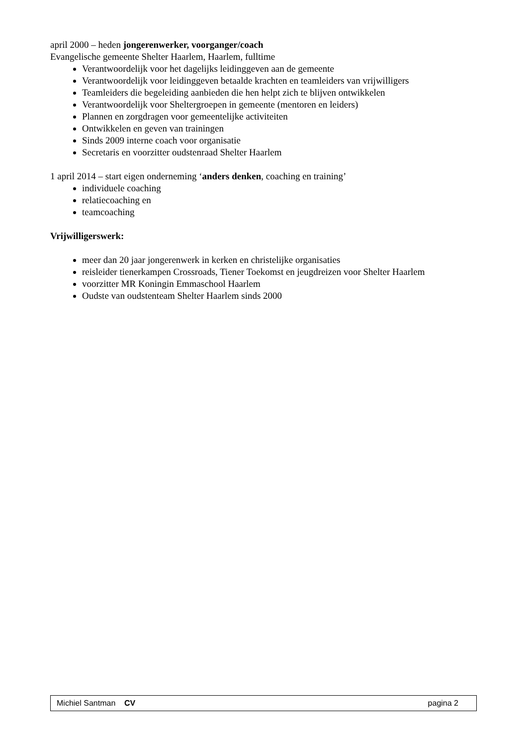april 2000 – heden jongerenwerker, voorganger/coach
Evangelische gemeente Shelter Haarlem, Haarlem, fulltime
Verantwoordelijk voor het dagelijks leidinggeven aan de gemeente
Verantwoordelijk voor leidinggeven betaalde krachten en teamleiders van vrijwilligers
Teamleiders die begeleiding aanbieden die hen helpt zich te blijven ontwikkelen
Verantwoordelijk voor Sheltergroepen in gemeente (mentoren en leiders)
Plannen en zorgdragen voor gemeentelijke activiteiten
Ontwikkelen en geven van trainingen
Sinds 2009 interne coach voor organisatie
Secretaris en voorzitter oudstenraad Shelter Haarlem
1 april 2014 – start eigen onderneming ‘anders denken, coaching en training’
individuele coaching
relatiecoaching en
teamcoaching
Vrijwilligerswerk:
meer dan 20 jaar jongerenwerk in kerken en christelijke organisaties
reisleider tienerkampen Crossroads, Tiener Toekomst en jeugdreizen voor Shelter Haarlem
voorzitter MR Koningin Emmaschool Haarlem
Oudste van oudstenteam Shelter Haarlem sinds 2000
Michiel Santman CV pagina 2